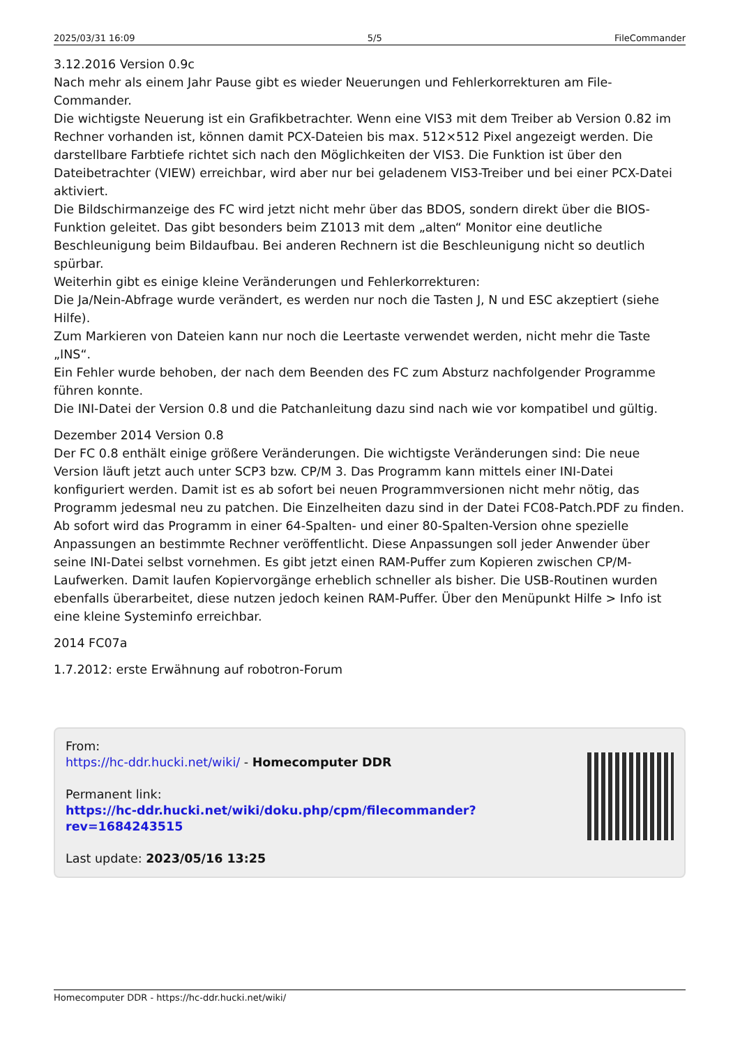2025/03/31 16:09 5/5 FileCommander
3.12.2016 Version 0.9c
Nach mehr als einem Jahr Pause gibt es wieder Neuerungen und Fehlerkorrekturen am File-Commander.
Die wichtigste Neuerung ist ein Grafikbetrachter. Wenn eine VIS3 mit dem Treiber ab Version 0.82 im Rechner vorhanden ist, können damit PCX-Dateien bis max. 512×512 Pixel angezeigt werden. Die darstellbare Farbtiefe richtet sich nach den Möglichkeiten der VIS3. Die Funktion ist über den Dateibetrachter (VIEW) erreichbar, wird aber nur bei geladenem VIS3-Treiber und bei einer PCX-Datei aktiviert.
Die Bildschirmanzeige des FC wird jetzt nicht mehr über das BDOS, sondern direkt über die BIOS-Funktion geleitet. Das gibt besonders beim Z1013 mit dem „alten“ Monitor eine deutliche Beschleunigung beim Bildaufbau. Bei anderen Rechnern ist die Beschleunigung nicht so deutlich spürbar.
Weiterhin gibt es einige kleine Veränderungen und Fehlerkorrekturen:
Die Ja/Nein-Abfrage wurde verändert, es werden nur noch die Tasten J, N und ESC akzeptiert (siehe Hilfe).
Zum Markieren von Dateien kann nur noch die Leertaste verwendet werden, nicht mehr die Taste „INS“.
Ein Fehler wurde behoben, der nach dem Beenden des FC zum Absturz nachfolgender Programme führen konnte.
Die INI-Datei der Version 0.8 und die Patchanleitung dazu sind nach wie vor kompatibel und gültig.
Dezember 2014 Version 0.8
Der FC 0.8 enthält einige größere Veränderungen. Die wichtigste Veränderungen sind: Die neue Version läuft jetzt auch unter SCP3 bzw. CP/M 3. Das Programm kann mittels einer INI-Datei konfiguriert werden. Damit ist es ab sofort bei neuen Programmversionen nicht mehr nötig, das Programm jedesmal neu zu patchen. Die Einzelheiten dazu sind in der Datei FC08-Patch.PDF zu finden. Ab sofort wird das Programm in einer 64-Spalten- und einer 80-Spalten-Version ohne spezielle Anpassungen an bestimmte Rechner veröffentlicht. Diese Anpassungen soll jeder Anwender über seine INI-Datei selbst vornehmen. Es gibt jetzt einen RAM-Puffer zum Kopieren zwischen CP/M-Laufwerken. Damit laufen Kopiervorgänge erheblich schneller als bisher. Die USB-Routinen wurden ebenfalls überarbeitet, diese nutzen jedoch keinen RAM-Puffer. Über den Menüpunkt Hilfe > Info ist eine kleine Systeminfo erreichbar.
2014 FC07a
1.7.2012: erste Erwähnung auf robotron-Forum
From:
https://hc-ddr.hucki.net/wiki/ - Homecomputer DDR
Permanent link:
https://hc-ddr.hucki.net/wiki/doku.php/cpm/filecommander?rev=1684243515
Last update: 2023/05/16 13:25
Homecomputer DDR - https://hc-ddr.hucki.net/wiki/